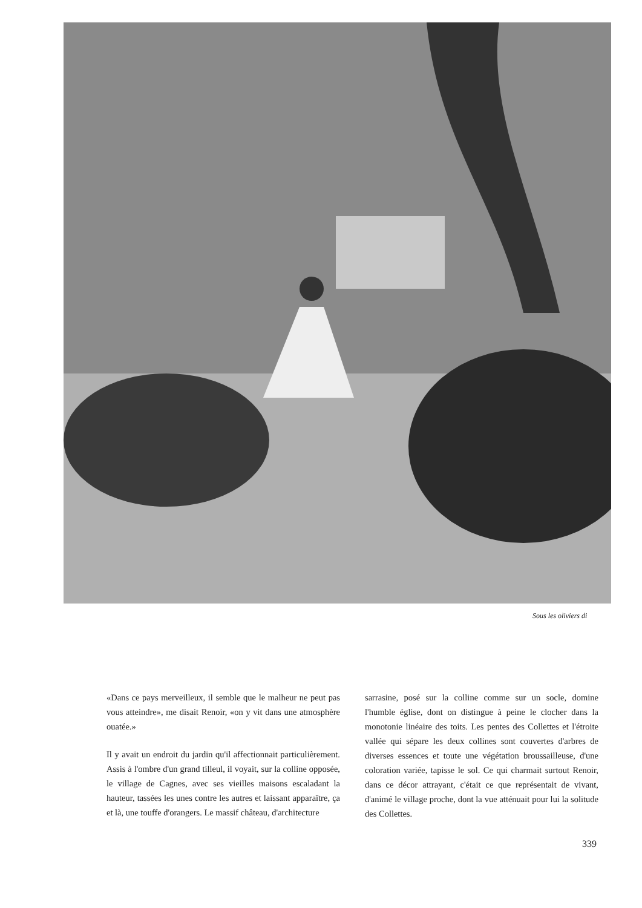Sous les oliviers di
«Dans ce pays merveilleux, il semble que le malheur ne peut pas vous atteindre», me disait Renoir, «on y vit dans une atmosphère ouatée.»
Il y avait un endroit du jardin qu'il affectionnait particulièrement. Assis à l'ombre d'un grand tilleul, il voyait, sur la colline opposée, le village de Cagnes, avec ses vieilles maisons escaladant la hauteur, tassées les unes contre les autres et laissant apparaître, ça et là, une touffe d'orangers. Le massif château, d'architecture
sarrasine, posé sur la colline comme sur un socle, domine l'humble église, dont on distingue à peine le clocher dans la monotonie linéaire des toits. Les pentes des Collettes et l'étroite vallée qui sépare les deux collines sont couvertes d'arbres de diverses essences et toute une végétation broussailleuse, d'une coloration variée, tapisse le sol. Ce qui charmait surtout Renoir, dans ce décor attrayant, c'était ce que représentait de vivant, d'animé le village proche, dont la vue atténuait pour lui la solitude des Collettes.
339